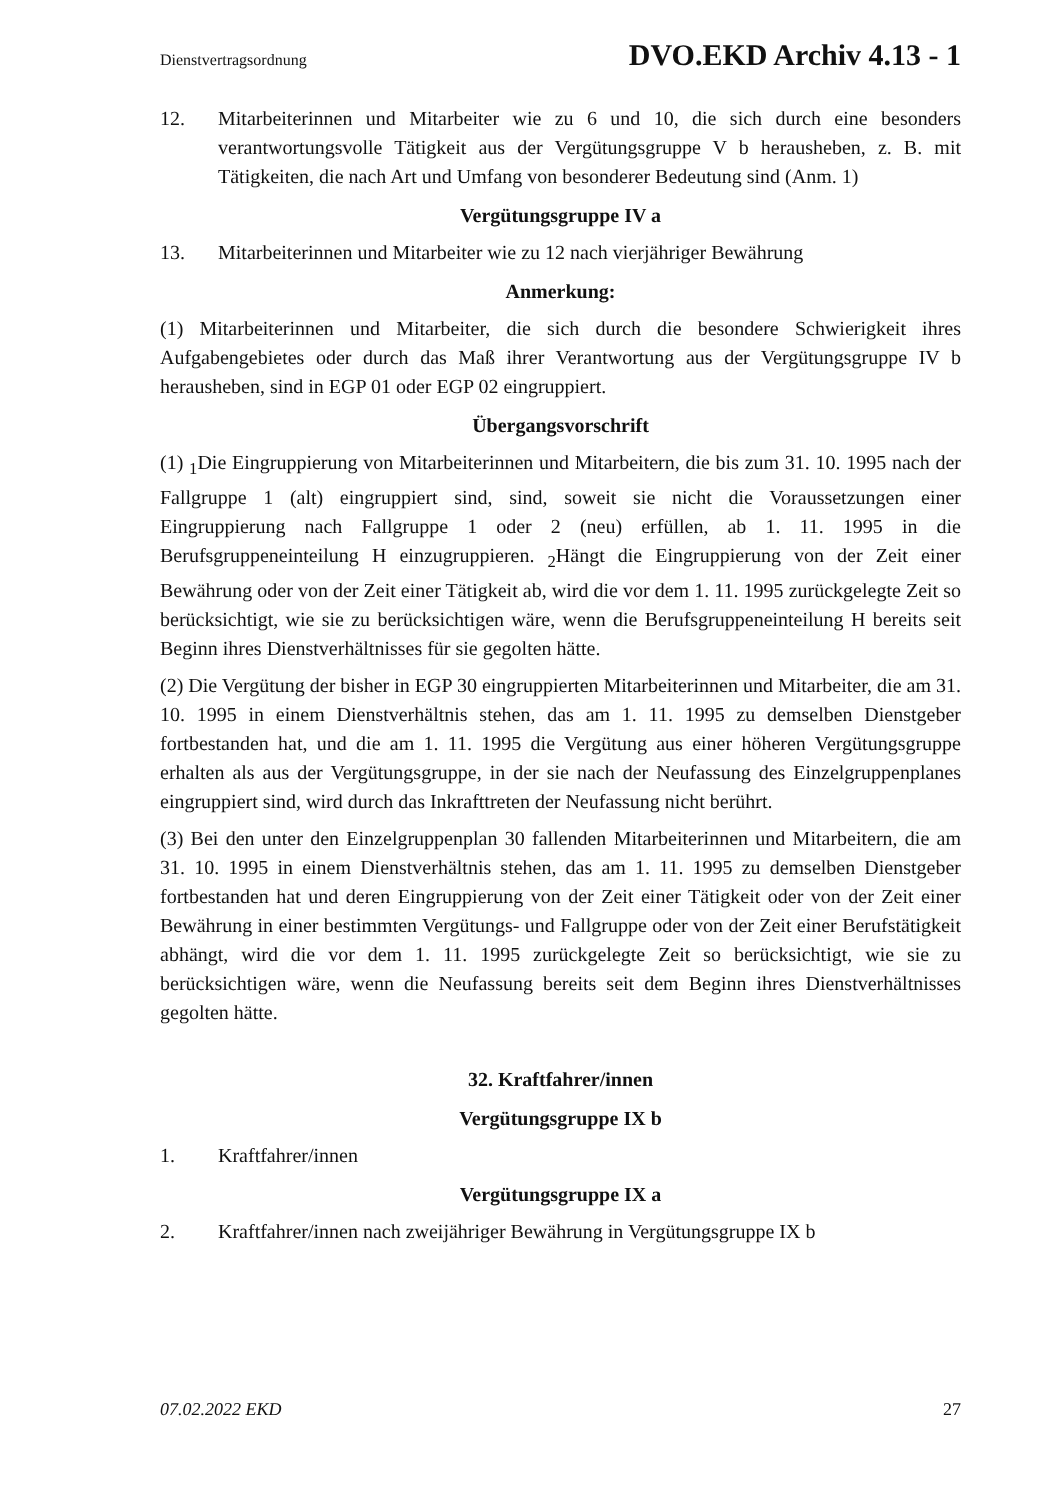Dienstvertragsordnung DVO.EKD Archiv 4.13 - 1
12. Mitarbeiterinnen und Mitarbeiter wie zu 6 und 10, die sich durch eine besonders verantwortungsvolle Tätigkeit aus der Vergütungsgruppe V b herausheben, z. B. mit Tätigkeiten, die nach Art und Umfang von besonderer Bedeutung sind (Anm. 1)
Vergütungsgruppe IV a
13. Mitarbeiterinnen und Mitarbeiter wie zu 12 nach vierjähriger Bewährung
Anmerkung:
(1) Mitarbeiterinnen und Mitarbeiter, die sich durch die besondere Schwierigkeit ihres Aufgabengebietes oder durch das Maß ihrer Verantwortung aus der Vergütungsgruppe IV b herausheben, sind in EGP 01 oder EGP 02 eingruppiert.
Übergangsvorschrift
(1) <sub>1</sub>Die Eingruppierung von Mitarbeiterinnen und Mitarbeitern, die bis zum 31. 10. 1995 nach der Fallgruppe 1 (alt) eingruppiert sind, sind, soweit sie nicht die Voraussetzungen einer Eingruppierung nach Fallgruppe 1 oder 2 (neu) erfüllen, ab 1. 11. 1995 in die Berufsgruppeneinteilung H einzugruppieren. <sub>2</sub>Hängt die Eingruppierung von der Zeit einer Bewährung oder von der Zeit einer Tätigkeit ab, wird die vor dem 1. 11. 1995 zurückgelegte Zeit so berücksichtigt, wie sie zu berücksichtigen wäre, wenn die Berufsgruppeneinteilung H bereits seit Beginn ihres Dienstverhältnisses für sie gegolten hätte.
(2) Die Vergütung der bisher in EGP 30 eingruppierten Mitarbeiterinnen und Mitarbeiter, die am 31. 10. 1995 in einem Dienstverhältnis stehen, das am 1. 11. 1995 zu demselben Dienstgeber fortbestanden hat, und die am 1. 11. 1995 die Vergütung aus einer höheren Vergütungsgruppe erhalten als aus der Vergütungsgruppe, in der sie nach der Neufassung des Einzelgruppenplanes eingruppiert sind, wird durch das Inkrafttreten der Neufassung nicht berührt.
(3) Bei den unter den Einzelgruppenplan 30 fallenden Mitarbeiterinnen und Mitarbeitern, die am 31. 10. 1995 in einem Dienstverhältnis stehen, das am 1. 11. 1995 zu demselben Dienstgeber fortbestanden hat und deren Eingruppierung von der Zeit einer Tätigkeit oder von der Zeit einer Bewährung in einer bestimmten Vergütungs- und Fallgruppe oder von der Zeit einer Berufstätigkeit abhängt, wird die vor dem 1. 11. 1995 zurückgelegte Zeit so berücksichtigt, wie sie zu berücksichtigen wäre, wenn die Neufassung bereits seit dem Beginn ihres Dienstverhältnisses gegolten hätte.
32. Kraftfahrer/innen
Vergütungsgruppe IX b
1. Kraftfahrer/innen
Vergütungsgruppe IX a
2. Kraftfahrer/innen nach zweijähriger Bewährung in Vergütungsgruppe IX b
07.02.2022 EKD 27